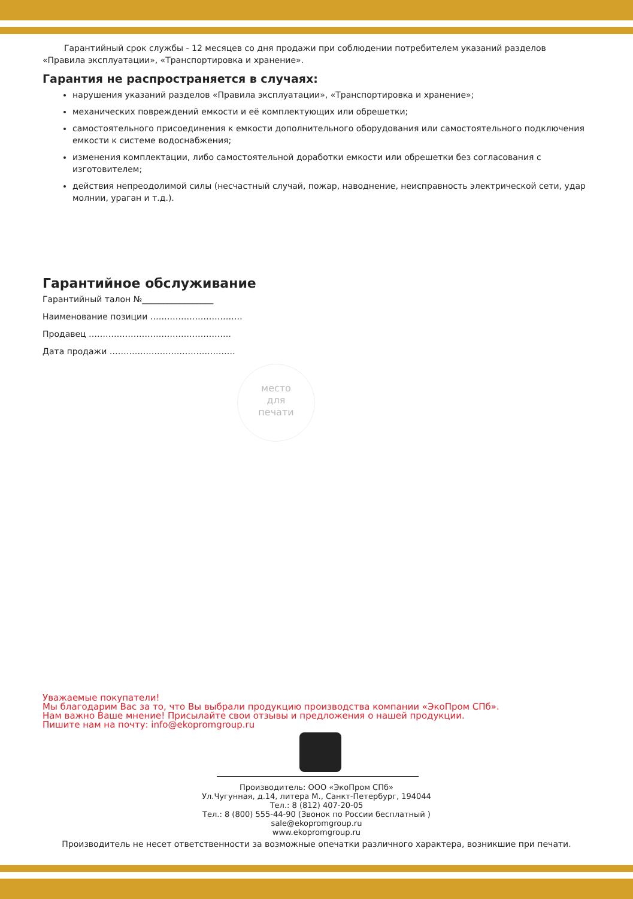Гарантийный срок службы - 12 месяцев со дня продажи при соблюдении потребителем указаний разделов «Правила эксплуатации», «Транспортировка и хранение».
Гарантия не распространяется в случаях:
нарушения указаний разделов «Правила эксплуатации», «Транспортировка и хранение»;
механических повреждений емкости и её комплектующих или обрешетки;
самостоятельного присоединения к емкости дополнительного оборудования или самостоятельного подключения емкости к системе водоснабжения;
изменения комплектации, либо самостоятельной доработки емкости или обрешетки без согласования с изготовителем;
действия непреодолимой силы (несчастный случай, пожар, наводнение, неисправность электрической сети, удар молнии, ураган и т.д.).
Гарантийное обслуживание
Гарантийный талон №_________________
Наименование позиции ……………………………
Продавец ……………………………………………
Дата продажи ………………………………………
место
для
печати
Уважаемые покупатели!
Мы благодарим Вас за то, что Вы выбрали продукцию производства компании «ЭкоПром СПб».
Нам важно Ваше мнение! Присылайте свои отзывы и предложения о нашей продукции.
Пишите нам на почту: info@ekopromgroup.ru
Производитель: ООО «ЭкоПром СПб»
Ул.Чугунная, д.14, литера М., Санкт-Петербург, 194044
Тел.: 8 (812) 407-20-05
Тел.: 8 (800) 555-44-90 (Звонок по России бесплатный )
sale@ekopromgroup.ru
www.ekopromgroup.ru
Производитель не несет ответственности за возможные опечатки различного характера, возникшие при печати.